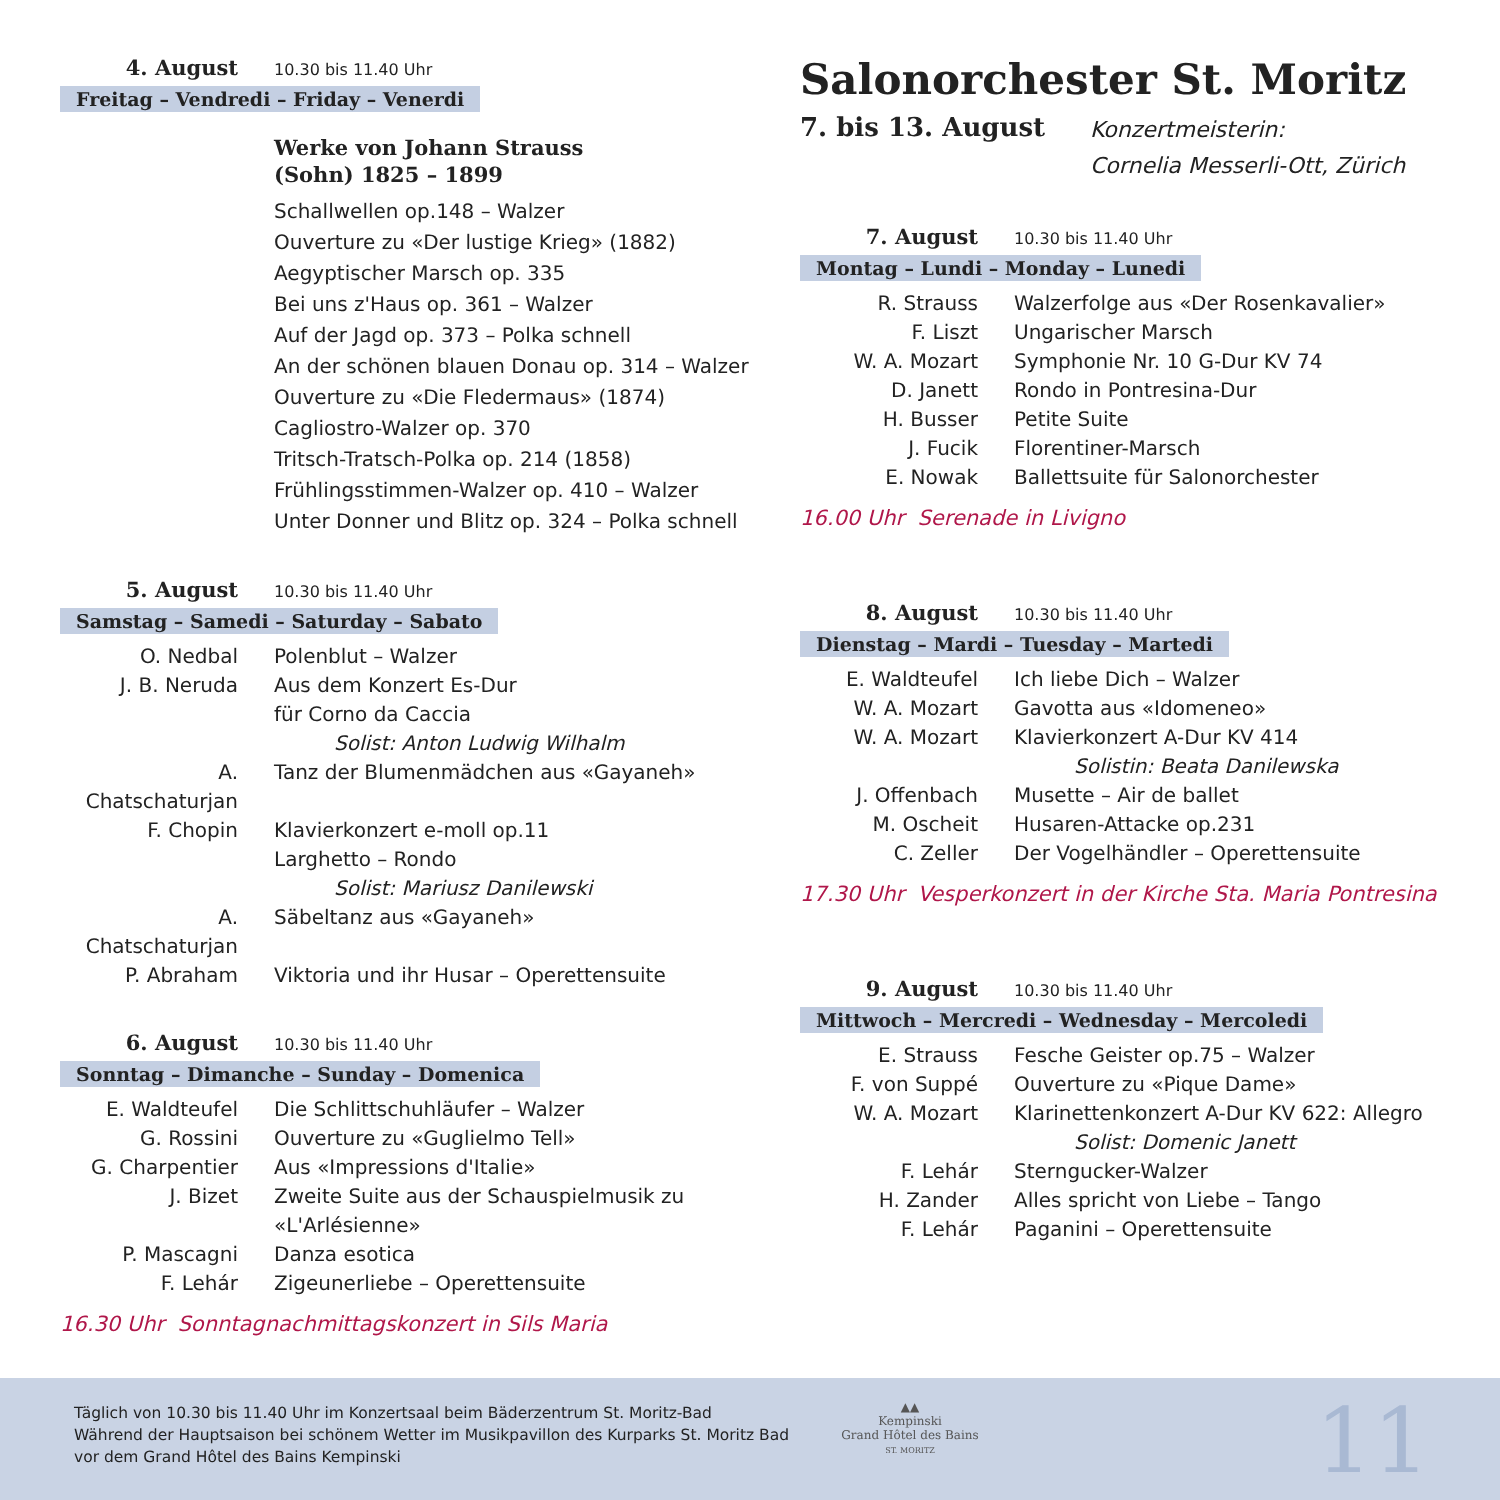4. August 10.30 bis 11.40 Uhr
Freitag – Vendredi – Friday – Venerdi
Werke von Johann Strauss
(Sohn) 1825 – 1899
Schallwellen op.148 – Walzer
Ouverture zu «Der lustige Krieg» (1882)
Aegyptischer Marsch op. 335
Bei uns z'Haus op. 361 – Walzer
Auf der Jagd op. 373 – Polka schnell
An der schönen blauen Donau op. 314 – Walzer
Ouverture zu «Die Fledermaus» (1874)
Cagliostro-Walzer op. 370
Tritsch-Tratsch-Polka op. 214 (1858)
Frühlingsstimmen-Walzer op. 410 – Walzer
Unter Donner und Blitz op. 324 – Polka schnell
5. August 10.30 bis 11.40 Uhr
Samstag – Samedi – Saturday – Sabato
O. Nedbal Polenblut – Walzer
J. B. Neruda Aus dem Konzert Es-Dur
für Corno da Caccia
Solist: Anton Ludwig Wilhalm
A. Chatschaturjan Tanz der Blumenmädchen aus «Gayaneh»
F. Chopin Klavierkonzert e-moll op.11
Larghetto – Rondo
Solist: Mariusz Danilewski
A. Chatschaturjan Säbeltanz aus «Gayaneh»
P. Abraham Viktoria und ihr Husar – Operettensuite
6. August 10.30 bis 11.40 Uhr
Sonntag – Dimanche – Sunday – Domenica
E. Waldteufel Die Schlittschuhläufer – Walzer
G. Rossini Ouverture zu «Guglielmo Tell»
G. Charpentier Aus «Impressions d'Italie»
J. Bizet Zweite Suite aus der Schauspielmusik zu
«L'Arlésienne»
P. Mascagni Danza esotica
F. Lehár Zigeunerliebe – Operettensuite
16.30 Uhr Sonntagnachmittagskonzert in Sils Maria
Salonorchester St. Moritz
7. bis 13. August Konzertmeisterin:
Cornelia Messerli-Ott, Zürich
7. August 10.30 bis 11.40 Uhr
Montag – Lundi – Monday – Lunedi
R. Strauss Walzerfolge aus «Der Rosenkavalier»
F. Liszt Ungarischer Marsch
W. A. Mozart Symphonie Nr. 10 G-Dur KV 74
D. Janett Rondo in Pontresina-Dur
H. Busser Petite Suite
J. Fucik Florentiner-Marsch
E. Nowak Ballettsuite für Salonorchester
16.00 Uhr Serenade in Livigno
8. August 10.30 bis 11.40 Uhr
Dienstag – Mardi – Tuesday – Martedi
E. Waldteufel Ich liebe Dich – Walzer
W. A. Mozart Gavotta aus «Idomeneo»
W. A. Mozart Klavierkonzert A-Dur KV 414
Solistin: Beata Danilewska
J. Offenbach Musette – Air de ballet
M. Oscheit Husaren-Attacke op.231
C. Zeller Der Vogelhändler – Operettensuite
17.30 Uhr Vesperkonzert in der Kirche Sta. Maria Pontresina
9. August 10.30 bis 11.40 Uhr
Mittwoch – Mercredi – Wednesday – Mercoledi
E. Strauss Fesche Geister op.75 – Walzer
F. von Suppé Ouverture zu «Pique Dame»
W. A. Mozart Klarinettenkonzert A-Dur KV 622: Allegro
Solist: Domenic Janett
F. Lehár Sterngucker-Walzer
H. Zander Alles spricht von Liebe – Tango
F. Lehár Paganini – Operettensuite
Täglich von 10.30 bis 11.40 Uhr im Konzertsaal beim Bäderzentrum St. Moritz-Bad
Während der Hauptsaison bei schönem Wetter im Musikpavillon des Kurparks St. Moritz Bad
vor dem Grand Hôtel des Bains Kempinski
▲▲
Kempinski
Grand Hôtel des Bains
ST. MORITZ
11